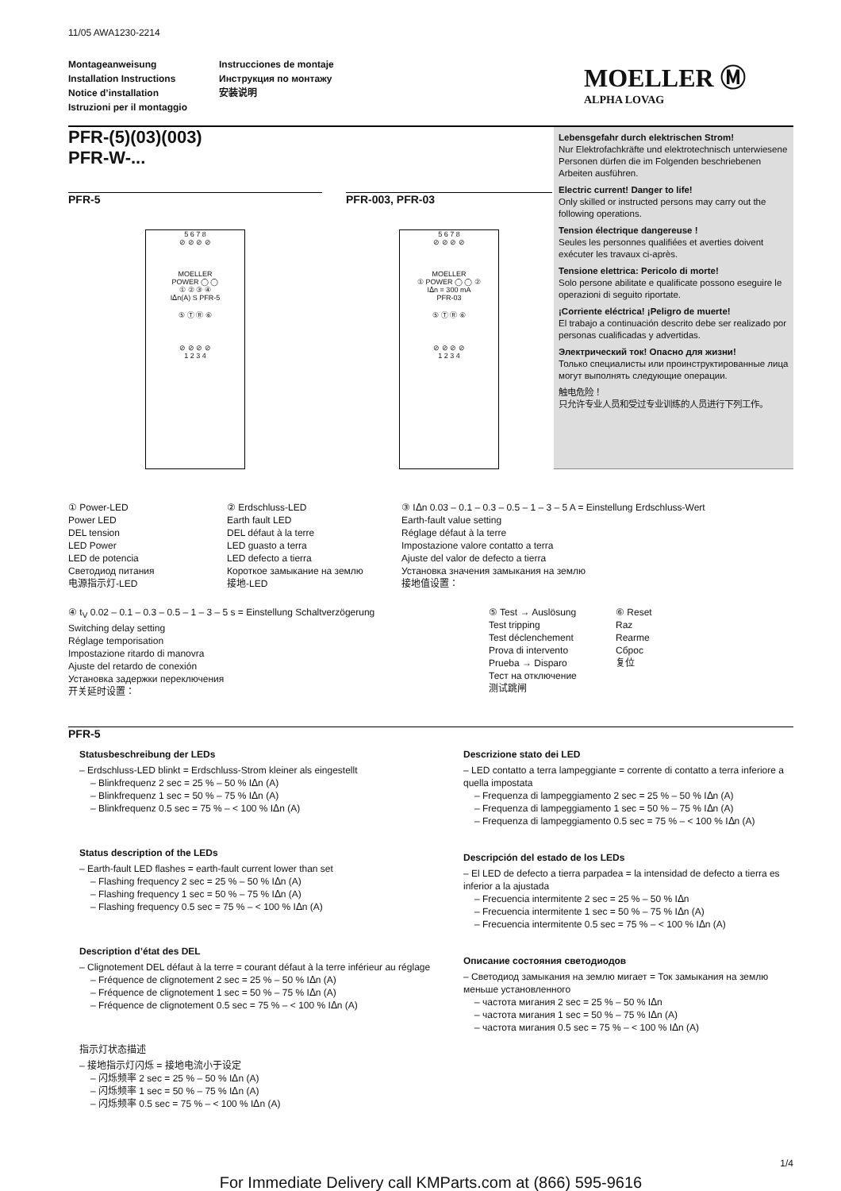11/05 AWA1230-2214
Montageanweisung
Installation Instructions
Notice d’installation
Istruzioni per il montaggio
Instrucciones de montaje
Инструкция по монтажу
安装说明
MOELLER Ⓜ
ALPHA LOVAG
PFR-(5)(03)(003)
PFR-W-...
PFR-5
5 6 7 8
⊘ ⊘ ⊘ ⊘
MOELLER
POWER ◯ ◯
① ② ③ ④
Iᐃn(A) S PFR-5
⑤ Ⓣ Ⓡ ⑥
⊘ ⊘ ⊘ ⊘
1 2 3 4
PFR-003, PFR-03
5 6 7 8
⊘ ⊘ ⊘ ⊘
MOELLER
① POWER ◯ ◯ ②
Iᐃn = 300 mA
PFR-03
⑤ Ⓣ Ⓡ ⑥
⊘ ⊘ ⊘ ⊘
1 2 3 4
Lebensgefahr durch elektrischen Strom!
Nur Elektrofachkräfte und elektrotechnisch unterwiesene Personen dürfen die im Folgenden beschriebenen Arbeiten ausführen.
Electric current! Danger to life!
Only skilled or instructed persons may carry out the following operations.
Tension électrique dangereuse !
Seules les personnes qualifiées et averties doivent exécuter les travaux ci-après.
Tensione elettrica: Pericolo di morte!
Solo persone abilitate e qualificate possono eseguire le operazioni di seguito riportate.
¡Corriente eléctrica! ¡Peligro de muerte!
El trabajo a continuación descrito debe ser realizado por personas cualificadas y advertidas.
Электрический ток! Опасно для жизни!
Только специалисты или проинструктированные лица могут выполнять следующие операции.
触电危险！
只允许专业人员和受过专业训练的人员进行下列工作。
① Power-LED
Power LED
DEL tension
LED Power
LED de potencia
Светодиод питания
电源指示灯-LED
② Erdschluss-LED
Earth fault LED
DEL défaut à la terre
LED guasto a terra
LED defecto a tierra
Короткое замыкание на землю
接地-LED
③ Iᐃn 0.03 – 0.1 – 0.3 – 0.5 – 1 – 3 – 5 A = Einstellung Erdschluss-Wert
Earth-fault value setting
Réglage défaut à la terre
Impostazione valore contatto a terra
Ajuste del valor de defecto a tierra
Установка значения замыкания на землю
接地值设置：
④ t<sub>V</sub> 0.02 – 0.1 – 0.3 – 0.5 – 1 – 3 – 5 s = Einstellung Schaltverzögerung
Switching delay setting
Réglage temporisation
Impostazione ritardo di manovra
Ajuste del retardo de conexión
Установка задержки переключения
开关延时设置：
⑤ Test → Auslösung
Test tripping
Test déclenchement
Prova di intervento
Prueba → Disparo
Тест на отключение
测试跳闸
⑥ Reset
Raz
Rearme
Сброс
复位
PFR-5
Statusbeschreibung der LEDs
– Erdschluss-LED blinkt = Erdschluss-Strom kleiner als eingestellt
– Blinkfrequenz 2 sec = 25 % – 50 % Iᐃn (A)
– Blinkfrequenz 1 sec = 50 % – 75 % Iᐃn (A)
– Blinkfrequenz 0.5 sec = 75 % – < 100 % Iᐃn (A)
Status description of the LEDs
– Earth-fault LED flashes = earth-fault current lower than set
– Flashing frequency 2 sec = 25 % – 50 % Iᐃn (A)
– Flashing frequency 1 sec = 50 % – 75 % Iᐃn (A)
– Flashing frequency 0.5 sec = 75 % – < 100 % Iᐃn (A)
Description d’état des DEL
– Clignotement DEL défaut à la terre = courant défaut à la terre inférieur au réglage
– Fréquence de clignotement 2 sec = 25 % – 50 % Iᐃn (A)
– Fréquence de clignotement 1 sec = 50 % – 75 % Iᐃn (A)
– Fréquence de clignotement 0.5 sec = 75 % – < 100 % Iᐃn (A)
指示灯状态描述
– 接地指示灯闪烁 = 接地电流小于设定
– 闪烁频率 2 sec = 25 % – 50 % Iᐃn (A)
– 闪烁频率 1 sec = 50 % – 75 % Iᐃn (A)
– 闪烁频率 0.5 sec = 75 % – < 100 % Iᐃn (A)
Descrizione stato dei LED
– LED contatto a terra lampeggiante = corrente di contatto a terra inferiore a quella impostata
– Frequenza di lampeggiamento 2 sec = 25 % – 50 % Iᐃn (A)
– Frequenza di lampeggiamento 1 sec = 50 % – 75 % Iᐃn (A)
– Frequenza di lampeggiamento 0.5 sec = 75 % – < 100 % Iᐃn (A)
Descripción del estado de los LEDs
– El LED de defecto a tierra parpadea = la intensidad de defecto a tierra es inferior a la ajustada
– Frecuencia intermitente 2 sec = 25 % – 50 % Iᐃn
– Frecuencia intermitente 1 sec = 50 % – 75 % Iᐃn (A)
– Frecuencia intermitente 0.5 sec = 75 % – < 100 % Iᐃn (A)
Описание состояния светодиодов
– Светодиод замыкания на землю мигает = Ток замыкания на землю меньше установленного
– частота мигания 2 sec = 25 % – 50 % Iᐃn
– частота мигания 1 sec = 50 % – 75 % Iᐃn (A)
– частота мигания 0.5 sec = 75 % – < 100 % Iᐃn (A)
1/4
For Immediate Delivery call KMParts.com at (866) 595-9616